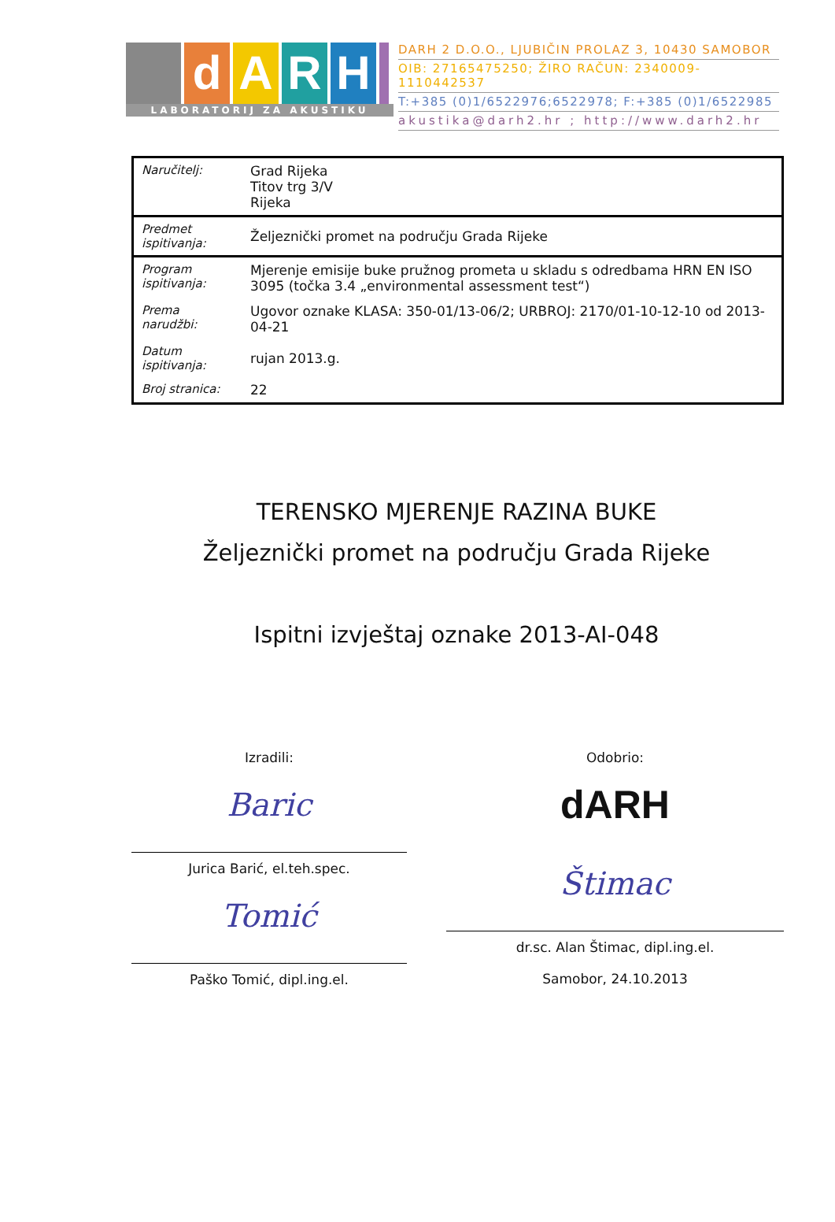dARH
LABORATORIJ ZA AKUSTIKU
DARH 2 D.O.O., LJUBIČIN PROLAZ 3, 10430 SAMOBOR
OIB: 27165475250; ŽIRO RAČUN: 2340009-1110442537
T:+385 (0)1/6522976;6522978; F:+385 (0)1/6522985
akustika@darh2.hr ; http://www.darh2.hr
| Naručitelj: | Grad Rijeka Titov trg 3/V Rijeka |
| Predmet ispitivanja: | Željeznički promet na području Grada Rijeke |
| Program ispitivanja: | Mjerenje emisije buke pružnog prometa u skladu s odredbama HRN EN ISO 3095 (točka 3.4 „environmental assessment test“) |
| Prema narudžbi: | Ugovor oznake KLASA: 350-01/13-06/2; URBROJ: 2170/01-10-12-10 od 2013-04-21 |
| Datum ispitivanja: | rujan 2013.g. |
| Broj stranica: | 22 |
TERENSKO MJERENJE RAZINA BUKE
Željeznički promet na području Grada Rijeke
Ispitni izvještaj oznake 2013-AI-048
Izradili:
Baric
Jurica Barić, el.teh.spec.
Tomić
Paško Tomić, dipl.ing.el.
Odobrio:
dARH
Štimac
dr.sc. Alan Štimac, dipl.ing.el.
Samobor, 24.10.2013